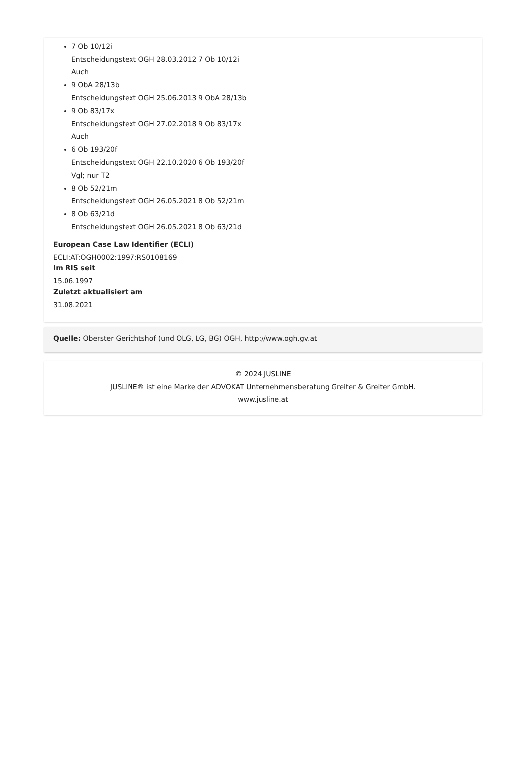7 Ob 10/12i
Entscheidungstext OGH 28.03.2012 7 Ob 10/12i
Auch
9 ObA 28/13b
Entscheidungstext OGH 25.06.2013 9 ObA 28/13b
9 Ob 83/17x
Entscheidungstext OGH 27.02.2018 9 Ob 83/17x
Auch
6 Ob 193/20f
Entscheidungstext OGH 22.10.2020 6 Ob 193/20f
Vgl; nur T2
8 Ob 52/21m
Entscheidungstext OGH 26.05.2021 8 Ob 52/21m
8 Ob 63/21d
Entscheidungstext OGH 26.05.2021 8 Ob 63/21d
European Case Law Identifier (ECLI)
ECLI:AT:OGH0002:1997:RS0108169
Im RIS seit
15.06.1997
Zuletzt aktualisiert am
31.08.2021
Quelle: Oberster Gerichtshof (und OLG, LG, BG) OGH, http://www.ogh.gv.at
© 2024 JUSLINE
JUSLINE® ist eine Marke der ADVOKAT Unternehmensberatung Greiter & Greiter GmbH.
www.jusline.at